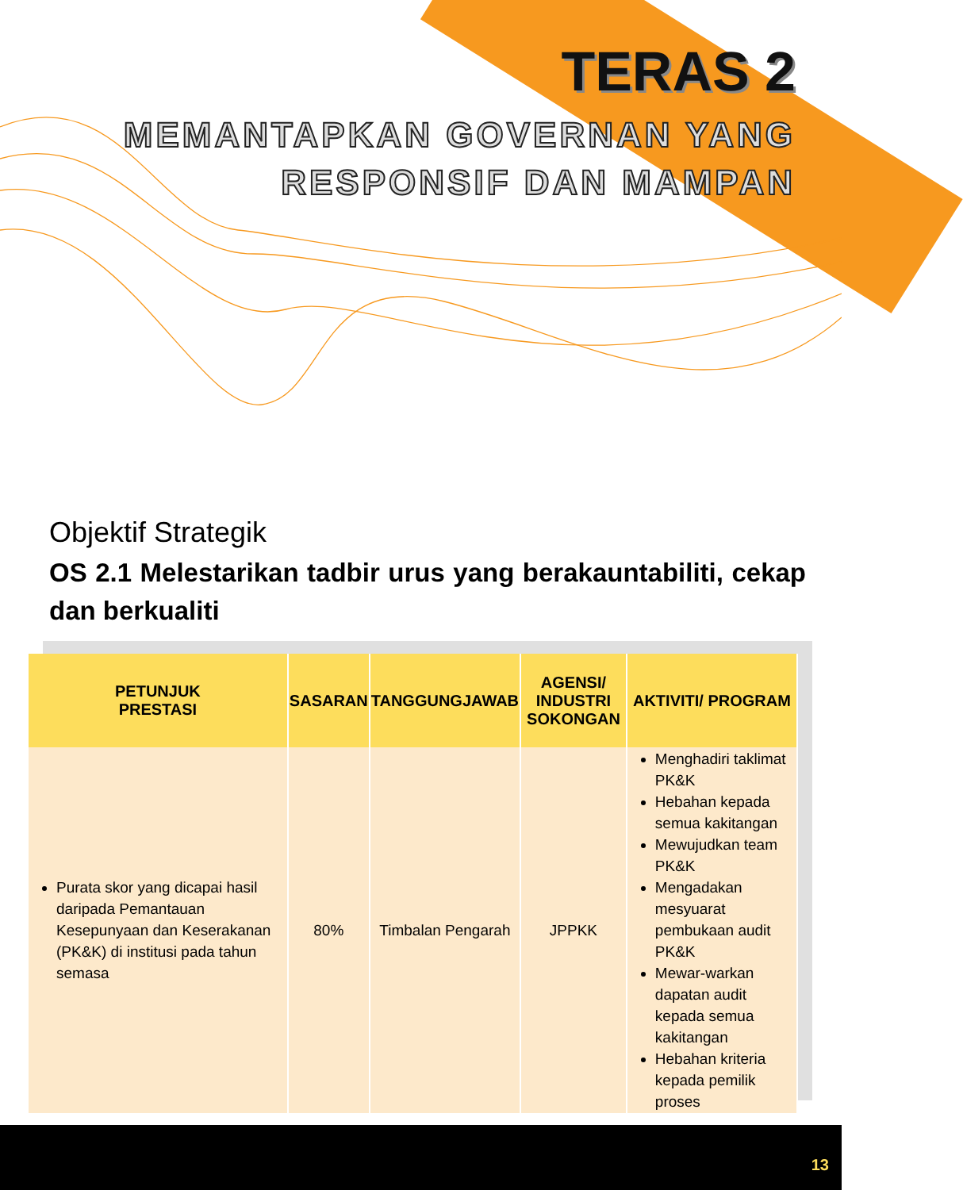TERAS 2
MEMANTAPKAN GOVERNAN YANG
RESPONSIF DAN MAMPAN
Objektif Strategik
OS 2.1 Melestarikan tadbir urus yang berakauntabiliti, cekap dan berkualiti
| PETUNJUK PRESTASI | SASARAN | TANGGUNGJAWAB | AGENSI/ INDUSTRI SOKONGAN | AKTIVITI/ PROGRAM |
| --- | --- | --- | --- | --- |
| Purata skor yang dicapai hasil daripada Pemantauan Kesepunyaan dan Keserakanan (PK&K) di institusi pada tahun semasa | 80% | Timbalan Pengarah | JPPKK | Menghadiri taklimat PK&K Hebahan kepada semua kakitangan Mewujudkan team PK&K Mengadakan mesyuarat pembukaan audit PK&K Mewar-warkan dapatan audit kepada semua kakitangan Hebahan kriteria kepada pemilik proses |
13